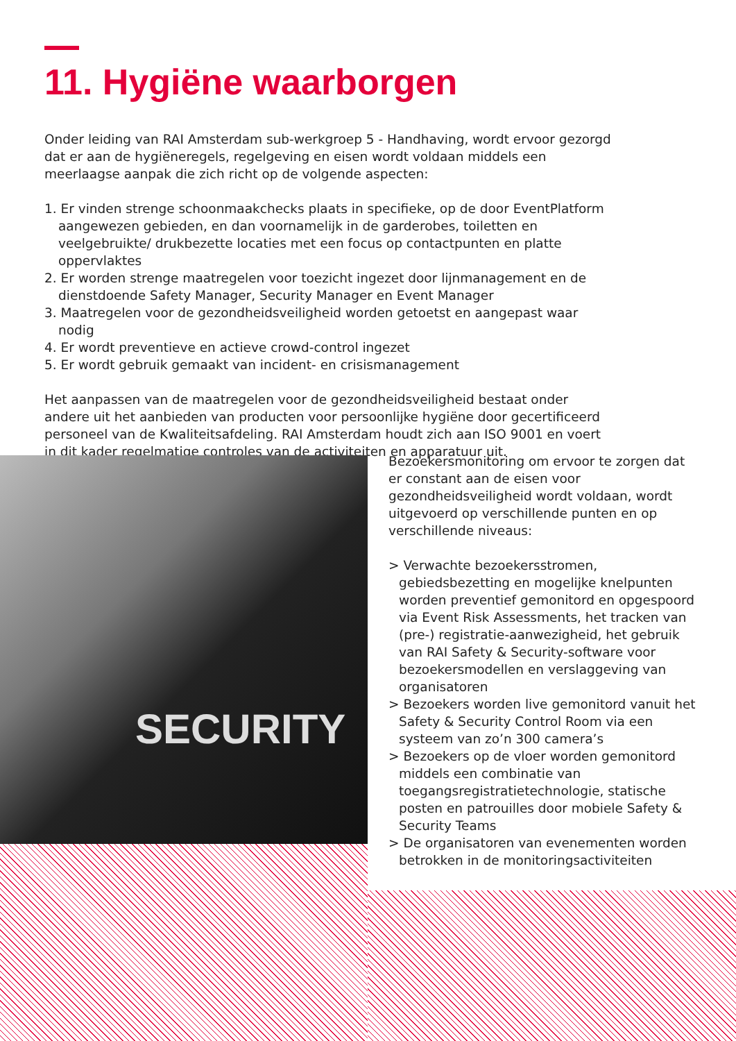11. Hygiëne waarborgen
Onder leiding van RAI Amsterdam sub-werkgroep 5 - Handhaving, wordt ervoor gezorgd dat er aan de hygiëneregels, regelgeving en eisen wordt voldaan middels een meerlaagse aanpak die zich richt op de volgende aspecten:
1. Er vinden strenge schoonmaakchecks plaats in specifieke, op de door EventPlatform aangewezen gebieden, en dan voornamelijk in de garderobes, toiletten en veelgebruikte/ drukbezette locaties met een focus op contactpunten en platte oppervlaktes
2. Er worden strenge maatregelen voor toezicht ingezet door lijnmanagement en de dienstdoende Safety Manager, Security Manager en Event Manager
3. Maatregelen voor de gezondheidsveiligheid worden getoetst en aangepast waar nodig
4. Er wordt preventieve en actieve crowd-control ingezet
5. Er wordt gebruik gemaakt van incident- en crisismanagement
Het aanpassen van de maatregelen voor de gezondheidsveiligheid bestaat onder andere uit het aanbieden van producten voor persoonlijke hygiëne door gecertificeerd personeel van de Kwaliteitsafdeling. RAI Amsterdam houdt zich aan ISO 9001 en voert in dit kader regelmatige controles van de activiteiten en apparatuur uit.
SECURITY
Bezoekersmonitoring om ervoor te zorgen dat er constant aan de eisen voor gezondheidsveiligheid wordt voldaan, wordt uitgevoerd op verschillende punten en op verschillende niveaus:
> Verwachte bezoekersstromen, gebiedsbezetting en mogelijke knelpunten worden preventief gemonitord en opgespoord via Event Risk Assessments, het tracken van (pre-) registratie-aanwezigheid, het gebruik van RAI Safety & Security-software voor bezoekersmodellen en verslaggeving van organisatoren
> Bezoekers worden live gemonitord vanuit het Safety & Security Control Room via een systeem van zo’n 300 camera’s
> Bezoekers op de vloer worden gemonitord middels een combinatie van toegangsregistratietechnologie, statische posten en patrouilles door mobiele Safety & Security Teams
> De organisatoren van evenementen worden betrokken in de monitoringsactiviteiten